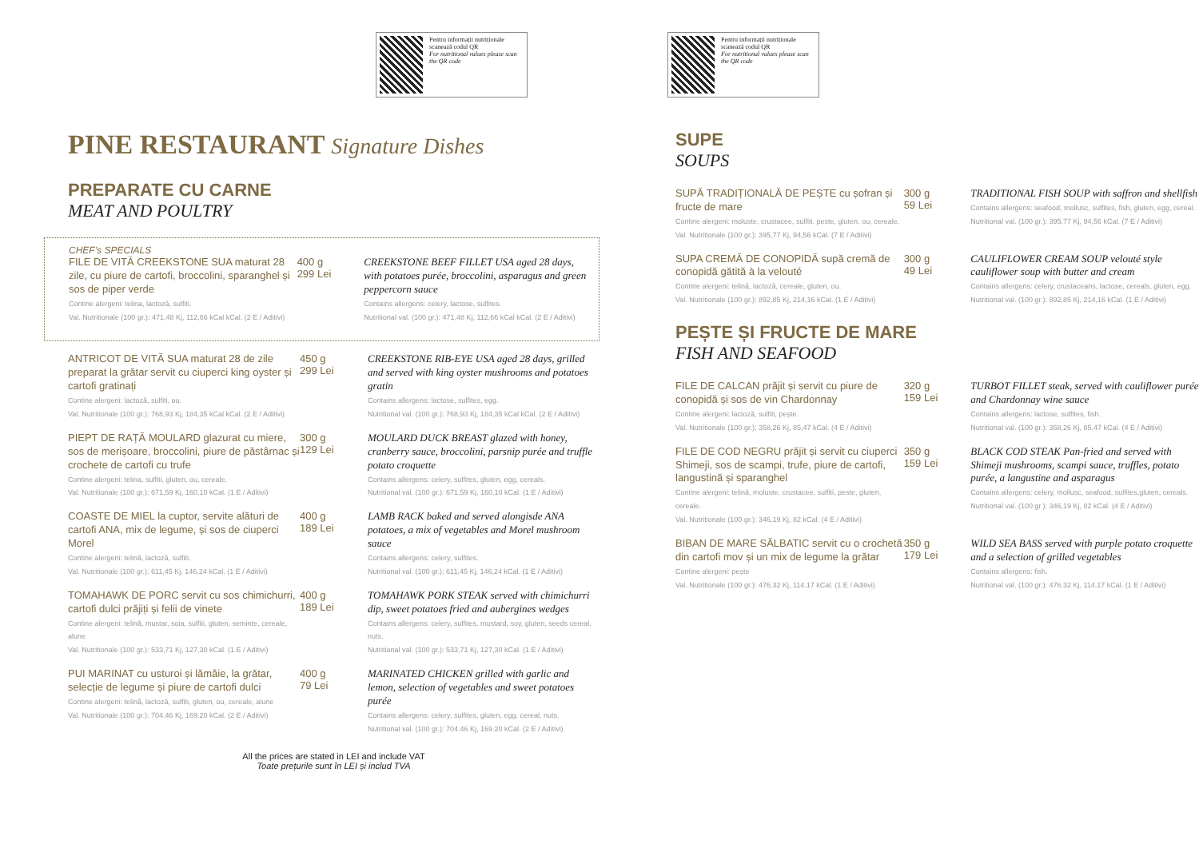Pentru informații nutriționale scanează codul QR
For nutritional values please scan the QR code
PINE RESTAURANT Signature Dishes
PREPARATE CU CARNE
MEAT AND POULTRY
CHEF’s SPECIALS
FILE DE VITĂ CREEKSTONE SUA maturat 28 zile, cu piure de cartofi, broccolini, sparanghel și sos de piper verde
Contine alergeni: telina, lactoză, sulfiti.
Val. Nutritionale (100 gr.): 471,48 Kj, 112,66 kCal kCal. (2 E / Aditivi)
400 g
299 Lei
CREEKSTONE BEEF FILLET USA aged 28 days, with potatoes purée, broccolini, asparagus and green peppercorn sauce
Contains allergens: celery, lactose, sulfites.
Nutritional val. (100 gr.): 471,48 Kj, 112,66 kCal kCal. (2 E / Aditivi)
ANTRICOT DE VITĂ SUA maturat 28 de zile preparat la grătar servit cu ciuperci king oyster și cartofi gratinați
Contine alergeni: lactoză, sulfiti, ou.
Val. Nutritionale (100 gr.): 768,93 Kj, 184,35 kCal kCal. (2 E / Aditivi)
450 g
299 Lei
CREEKSTONE RIB-EYE USA aged 28 days, grilled and served with king oyster mushrooms and potatoes gratin
Contains allergens: lactose, sulfites, egg.
Nutritional val. (100 gr.): 768,93 Kj, 184,35 kCal kCal. (2 E / Aditivi)
PIEPT DE RAȚĂ MOULARD glazurat cu miere, sos de merișoare, broccolini, piure de păstârnac și crochete de cartofi cu trufe
Contine alergeni: telina, sulfiti, gluten, ou, cereale.
Val. Nutritionale (100 gr.): 671,59 Kj, 160,10 kCal. (1 E / Aditivi)
300 g
129 Lei
MOULARD DUCK BREAST glazed with honey, cranberry sauce, broccolini, parsnip purée and truffle potato croquette
Contains allergens: celery, sulfites, gluten, egg, cereals.
Nutritional val. (100 gr.): 671,59 Kj, 160,10 kCal. (1 E / Aditivi)
COASTE DE MIEL la cuptor, servite alături de cartofi ANA, mix de legume, și sos de ciuperci Morel
Contine alergeni: telină, lactoză, sulfiti.
Val. Nutritionale (100 gr.): 611,45 Kj, 146,24 kCal. (1 E / Aditivi)
400 g
189 Lei
LAMB RACK baked and served alongisde ANA potatoes, a mix of vegetables and Morel mushroom sauce
Contains allergens: celery, sulfites.
Nutritional val. (100 gr.): 611,45 Kj, 146,24 kCal. (1 E / Aditivi)
TOMAHAWK DE PORC servit cu sos chimichurri, cartofi dulci prăjiți și felii de vinete
Contine alergeni: telină, mustar, soia, sulfiti, gluten, seminte, cereale, alune
Val. Nutritionale (100 gr.): 533,71 Kj, 127,30 kCal. (1 E / Aditivi)
400 g
189 Lei
TOMAHAWK PORK STEAK served with chimichurri dip, sweet potatoes fried and aubergines wedges
Contains allergens: celery, sulfites, mustard, soy, gluten, seeds cereal, nuts.
Nutritional val. (100 gr.): 533,71 Kj, 127,30 kCal. (1 E / Aditivi)
PUI MARINAT cu usturoi și lămâie, la grătar, selecție de legume și piure de cartofi dulci
Contine alergeni: telină, lactoză, sulfiti, gluten, ou, cereale, alune
Val. Nutritionale (100 gr.): 704.46 Kj, 169.20 kCal. (2 E / Aditivi)
400 g
79 Lei
MARINATED CHICKEN grilled with garlic and lemon, selection of vegetables and sweet potatoes purée
Contains allergens: celery, sulfites, gluten, egg, cereal, nuts.
Nutritional val. (100 gr.): 704.46 Kj, 169.20 kCal. (2 E / Aditivi)
All the prices are stated in LEI and include VAT
Toate prețurile sunt în LEI și includ TVA
Pentru informații nutriționale scanează codul QR
For nutritional values please scan the QR code
SUPE
SOUPS
SUPĂ TRADIȚIONALĂ DE PEȘTE cu șofran și fructe de mare
Contine alergeni: moluste, crustacee, sulfiti, peste, gluten, ou, cereale.
Val. Nutritionale (100 gr.): 395,77 Kj, 94,56 kCal. (7 E / Aditivi)
300 g
59 Lei
TRADITIONAL FISH SOUP with saffron and shellfish
Contains allergens: seafood, mollusc, sulfites, fish, gluten, egg, cereal.
Nutritional val. (100 gr.): 395,77 Kj, 94,56 kCal. (7 E / Aditivi)
SUPA CREMĂ DE CONOPIDĂ supă cremă de conopidă gătită à la velouté
Contine alergeni: telină, lactoză, cereale, gluten, ou.
Val. Nutritionale (100 gr.): 892,85 Kj, 214,16 kCal. (1 E / Aditivi)
300 g
49 Lei
CAULIFLOWER CREAM SOUP velouté style cauliflower soup with butter and cream
Contains allergens: celery, crustaceans, lactose, cereals, gluten, egg.
Nutritional val. (100 gr.): 892,85 Kj, 214,16 kCal. (1 E / Aditivi)
PEȘTE ȘI FRUCTE DE MARE
FISH AND SEAFOOD
FILE DE CALCAN prăjit și servit cu piure de conopidă și sos de vin Chardonnay
Contine alergeni: lactoză, sulfiti, pește.
Val. Nutritionale (100 gr.): 358,26 Kj, 85,47 kCal. (4 E / Aditivi)
320 g
159 Lei
TURBOT FILLET steak, served with cauliflower purée and Chardonnay wine sauce
Contains allergens: lactose, sulfites, fish.
Nutritional val. (100 gr.): 358,26 Kj, 85,47 kCal. (4 E / Aditivi)
FILE DE COD NEGRU prăjit și servit cu ciuperci Shimeji, sos de scampi, trufe, piure de cartofi, langustină și sparanghel
Contine alergeni: telină, moluste, crustacee, sulfiti, peste, gluten, cereale.
Val. Nutritionale (100 gr.): 346,19 Kj, 82 kCal. (4 E / Aditivi)
350 g
159 Lei
BLACK COD STEAK Pan-fried and served with Shimeji mushrooms, scampi sauce, truffles, potato purée, a langustine and asparagus
Contains allergens: celery, mollusc, seafood, sulfites,gluten, cereals.
Nutritional val. (100 gr.): 346,19 Kj, 82 kCal. (4 E / Aditivi)
BIBAN DE MARE SĂLBATIC servit cu o crochetă din cartofi mov și un mix de legume la grătar
Contine alergeni: pește
Val. Nutritionale (100 gr.): 476.32 Kj, 114.17 kCal. (1 E / Aditivi)
350 g
179 Lei
WILD SEA BASS served with purple potato croquette and a selection of grilled vegetables
Contains allergens: fish.
Nutritional val. (100 gr.): 476.32 Kj, 114.17 kCal. (1 E / Aditivi)